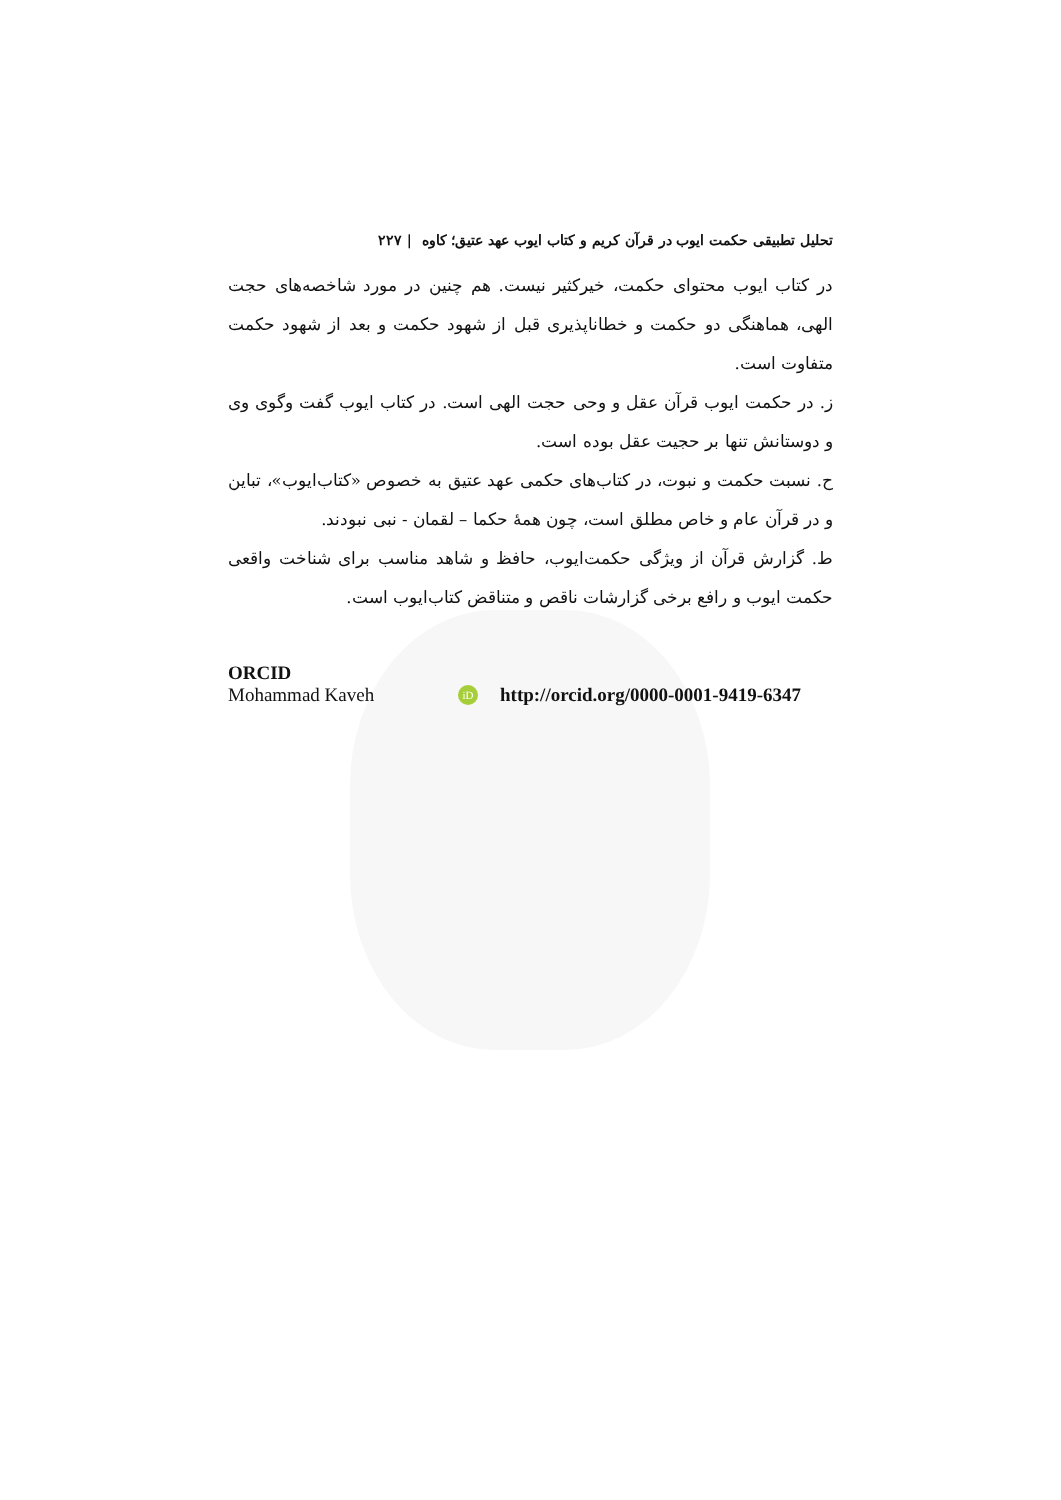تحلیل تطبیقی حکمت ایوب در قرآن کریم و کتاب ایوب عهد عتیق؛ کاوه | ۲۲۷
در کتاب ایوب محتوای حکمت، خیرکثیر نیست. هم چنین در مورد شاخصه‌های حجت الهی، هماهنگی دو حکمت و خطاناپذیری قبل از شهود حکمت و بعد از شهود حکمت متفاوت است.
ز. در حکمت ایوب قرآن عقل و وحی حجت الهی است. در کتاب ایوب گفت و‌گوی وی و دوستانش تنها بر حجیت عقل بوده است.
ح. نسبت حکمت و نبوت، در کتاب‌های حکمی عهد عتیق به خصوص «کتاب‌ایوب»، تباین و در قرآن عام و خاص مطلق است، چون همهٔ حکما – لقمان - نبی نبودند.
ط. گزارش قرآن از ویژگی حکمت‌ایوب، حافظ و شاهد مناسب برای شناخت واقعی حکمت ایوب و رافع برخی گزارشات ناقص و متناقض کتاب‌ایوب است.
ORCID
Mohammad Kaveh iD http://orcid.org/0000-0001-9419-6347